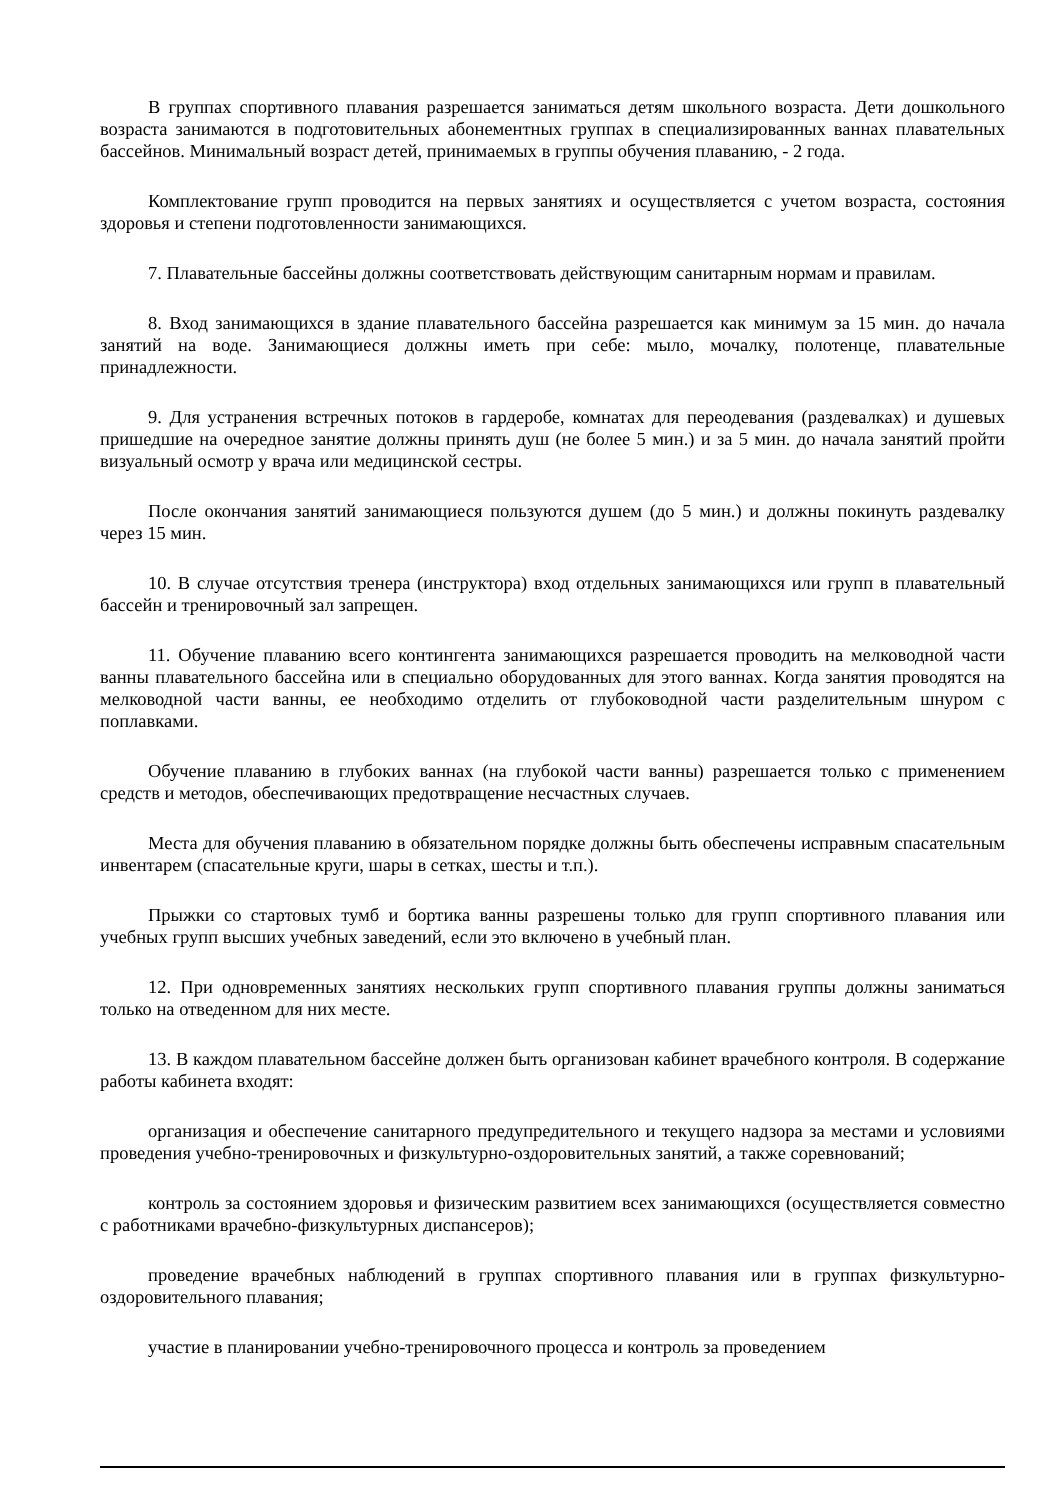В группах спортивного плавания разрешается заниматься детям школьного возраста. Дети дошкольного возраста занимаются в подготовительных абонементных группах в специализированных ваннах плавательных бассейнов. Минимальный возраст детей, принимаемых в группы обучения плаванию, - 2 года.
Комплектование групп проводится на первых занятиях и осуществляется с учетом возраста, состояния здоровья и степени подготовленности занимающихся.
7. Плавательные бассейны должны соответствовать действующим санитарным нормам и правилам.
8. Вход занимающихся в здание плавательного бассейна разрешается как минимум за 15 мин. до начала занятий на воде. Занимающиеся должны иметь при себе: мыло, мочалку, полотенце, плавательные принадлежности.
9. Для устранения встречных потоков в гардеробе, комнатах для переодевания (раздевалках) и душевых пришедшие на очередное занятие должны принять душ (не более 5 мин.) и за 5 мин. до начала занятий пройти визуальный осмотр у врача или медицинской сестры.
После окончания занятий занимающиеся пользуются душем (до 5 мин.) и должны покинуть раздевалку через 15 мин.
10. В случае отсутствия тренера (инструктора) вход отдельных занимающихся или групп в плавательный бассейн и тренировочный зал запрещен.
11. Обучение плаванию всего контингента занимающихся разрешается проводить на мелководной части ванны плавательного бассейна или в специально оборудованных для этого ваннах. Когда занятия проводятся на мелководной части ванны, ее необходимо отделить от глубоководной части разделительным шнуром с поплавками.
Обучение плаванию в глубоких ваннах (на глубокой части ванны) разрешается только с применением средств и методов, обеспечивающих предотвращение несчастных случаев.
Места для обучения плаванию в обязательном порядке должны быть обеспечены исправным спасательным инвентарем (спасательные круги, шары в сетках, шесты и т.п.).
Прыжки со стартовых тумб и бортика ванны разрешены только для групп спортивного плавания или учебных групп высших учебных заведений, если это включено в учебный план.
12. При одновременных занятиях нескольких групп спортивного плавания группы должны заниматься только на отведенном для них месте.
13. В каждом плавательном бассейне должен быть организован кабинет врачебного контроля. В содержание работы кабинета входят:
организация и обеспечение санитарного предупредительного и текущего надзора за местами и условиями проведения учебно-тренировочных и физкультурно-оздоровительных занятий, а также соревнований;
контроль за состоянием здоровья и физическим развитием всех занимающихся (осуществляется совместно с работниками врачебно-физкультурных диспансеров);
проведение врачебных наблюдений в группах спортивного плавания или в группах физкультурно-оздоровительного плавания;
участие в планировании учебно-тренировочного процесса и контроль за проведением